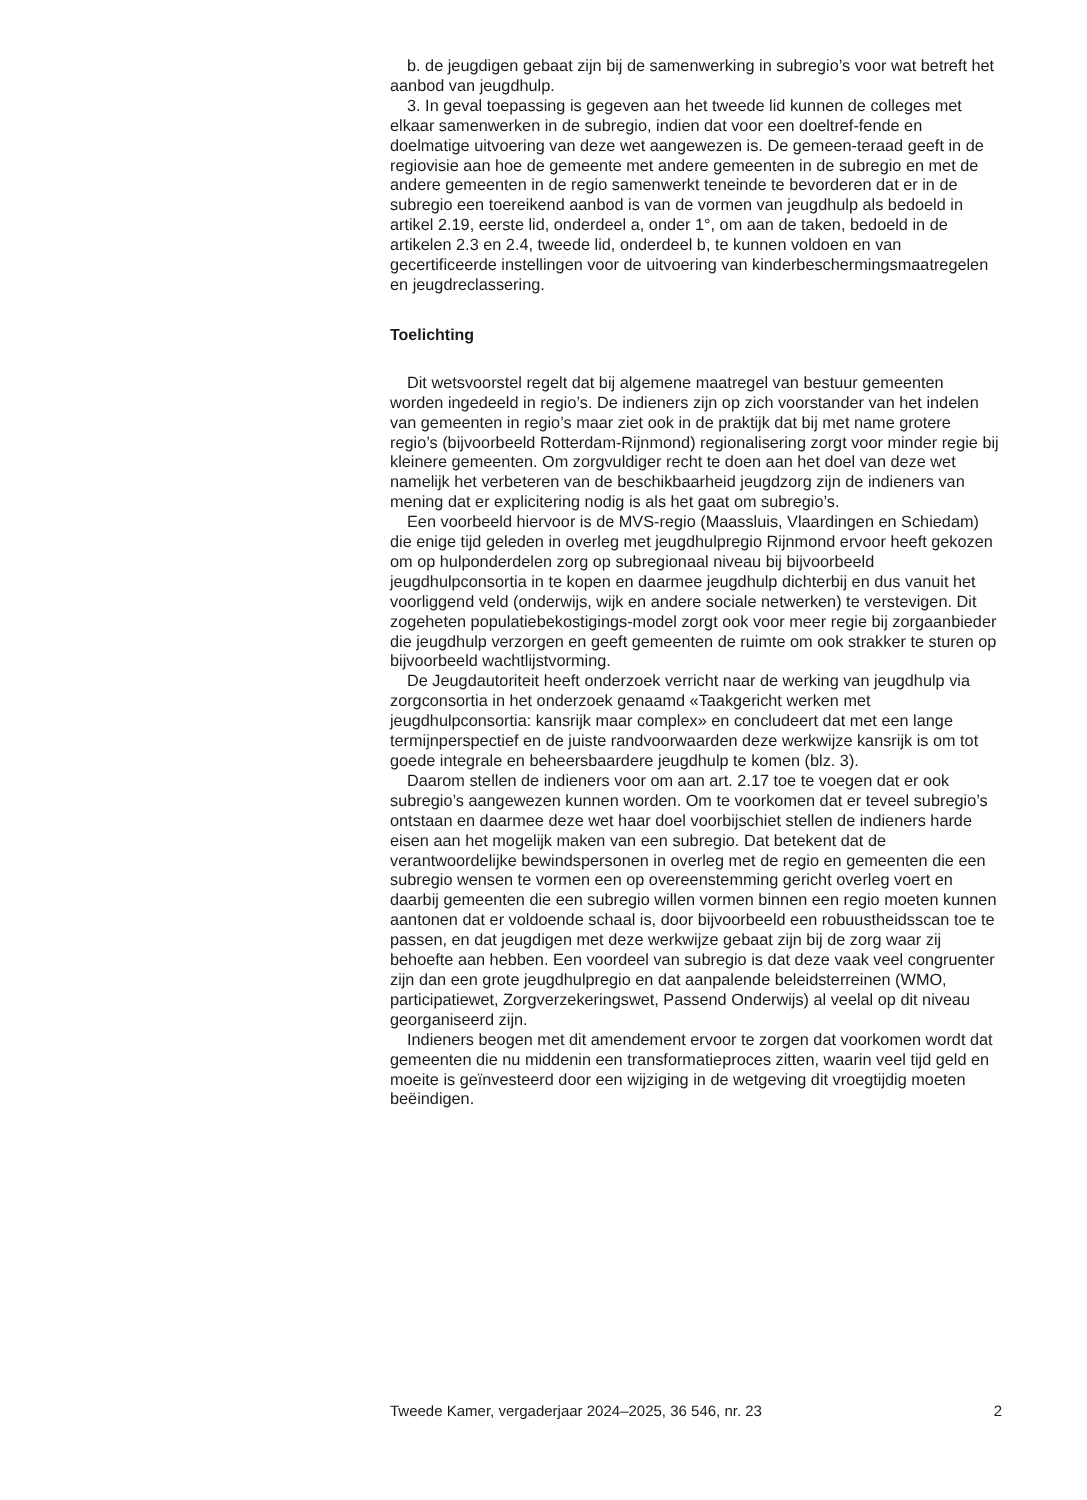b. de jeugdigen gebaat zijn bij de samenwerking in subregio’s voor wat betreft het aanbod van jeugdhulp.
3. In geval toepassing is gegeven aan het tweede lid kunnen de colleges met elkaar samenwerken in de subregio, indien dat voor een doeltref-fende en doelmatige uitvoering van deze wet aangewezen is. De gemeen-teraad geeft in de regiovisie aan hoe de gemeente met andere gemeenten in de subregio en met de andere gemeenten in de regio samenwerkt teneinde te bevorderen dat er in de subregio een toereikend aanbod is van de vormen van jeugdhulp als bedoeld in artikel 2.19, eerste lid, onderdeel a, onder 1°, om aan de taken, bedoeld in de artikelen 2.3 en 2.4, tweede lid, onderdeel b, te kunnen voldoen en van gecertificeerde instellingen voor de uitvoering van kinderbeschermingsmaatregelen en jeugdreclassering.
Toelichting
Dit wetsvoorstel regelt dat bij algemene maatregel van bestuur gemeenten worden ingedeeld in regio’s. De indieners zijn op zich voorstander van het indelen van gemeenten in regio’s maar ziet ook in de praktijk dat bij met name grotere regio’s (bijvoorbeeld Rotterdam-Rijnmond) regionalisering zorgt voor minder regie bij kleinere gemeenten. Om zorgvuldiger recht te doen aan het doel van deze wet namelijk het verbeteren van de beschikbaarheid jeugdzorg zijn de indieners van mening dat er explicitering nodig is als het gaat om subregio’s.
Een voorbeeld hiervoor is de MVS-regio (Maassluis, Vlaardingen en Schiedam) die enige tijd geleden in overleg met jeugdhulpregio Rijnmond ervoor heeft gekozen om op hulponderdelen zorg op subregionaal niveau bij bijvoorbeeld jeugdhulpconsortia in te kopen en daarmee jeugdhulp dichterbij en dus vanuit het voorliggend veld (onderwijs, wijk en andere sociale netwerken) te verstevigen. Dit zogeheten populatiebekostigings-model zorgt ook voor meer regie bij zorgaanbieder die jeugdhulp verzorgen en geeft gemeenten de ruimte om ook strakker te sturen op bijvoorbeeld wachtlijstvorming.
De Jeugdautoriteit heeft onderzoek verricht naar de werking van jeugdhulp via zorgconsortia in het onderzoek genaamd «Taakgericht werken met jeugdhulpconsortia: kansrijk maar complex» en concludeert dat met een lange termijnperspectief en de juiste randvoorwaarden deze werkwijze kansrijk is om tot goede integrale en beheersbaardere jeugdhulp te komen (blz. 3).
Daarom stellen de indieners voor om aan art. 2.17 toe te voegen dat er ook subregio’s aangewezen kunnen worden. Om te voorkomen dat er teveel subregio’s ontstaan en daarmee deze wet haar doel voorbijschiet stellen de indieners harde eisen aan het mogelijk maken van een subregio. Dat betekent dat de verantwoordelijke bewindspersonen in overleg met de regio en gemeenten die een subregio wensen te vormen een op overeenstemming gericht overleg voert en daarbij gemeenten die een subregio willen vormen binnen een regio moeten kunnen aantonen dat er voldoende schaal is, door bijvoorbeeld een robuustheidsscan toe te passen, en dat jeugdigen met deze werkwijze gebaat zijn bij de zorg waar zij behoefte aan hebben. Een voordeel van subregio is dat deze vaak veel congruenter zijn dan een grote jeugdhulpregio en dat aanpalende beleidsterreinen (WMO, participatiewet, Zorgverzekeringswet, Passend Onderwijs) al veelal op dit niveau georganiseerd zijn.
Indieners beogen met dit amendement ervoor te zorgen dat voorkomen wordt dat gemeenten die nu middenin een transformatieproces zitten, waarin veel tijd geld en moeite is geïnvesteerd door een wijziging in de wetgeving dit vroegtijdig moeten beëindigen.
Tweede Kamer, vergaderjaar 2024–2025, 36 546, nr. 23 2